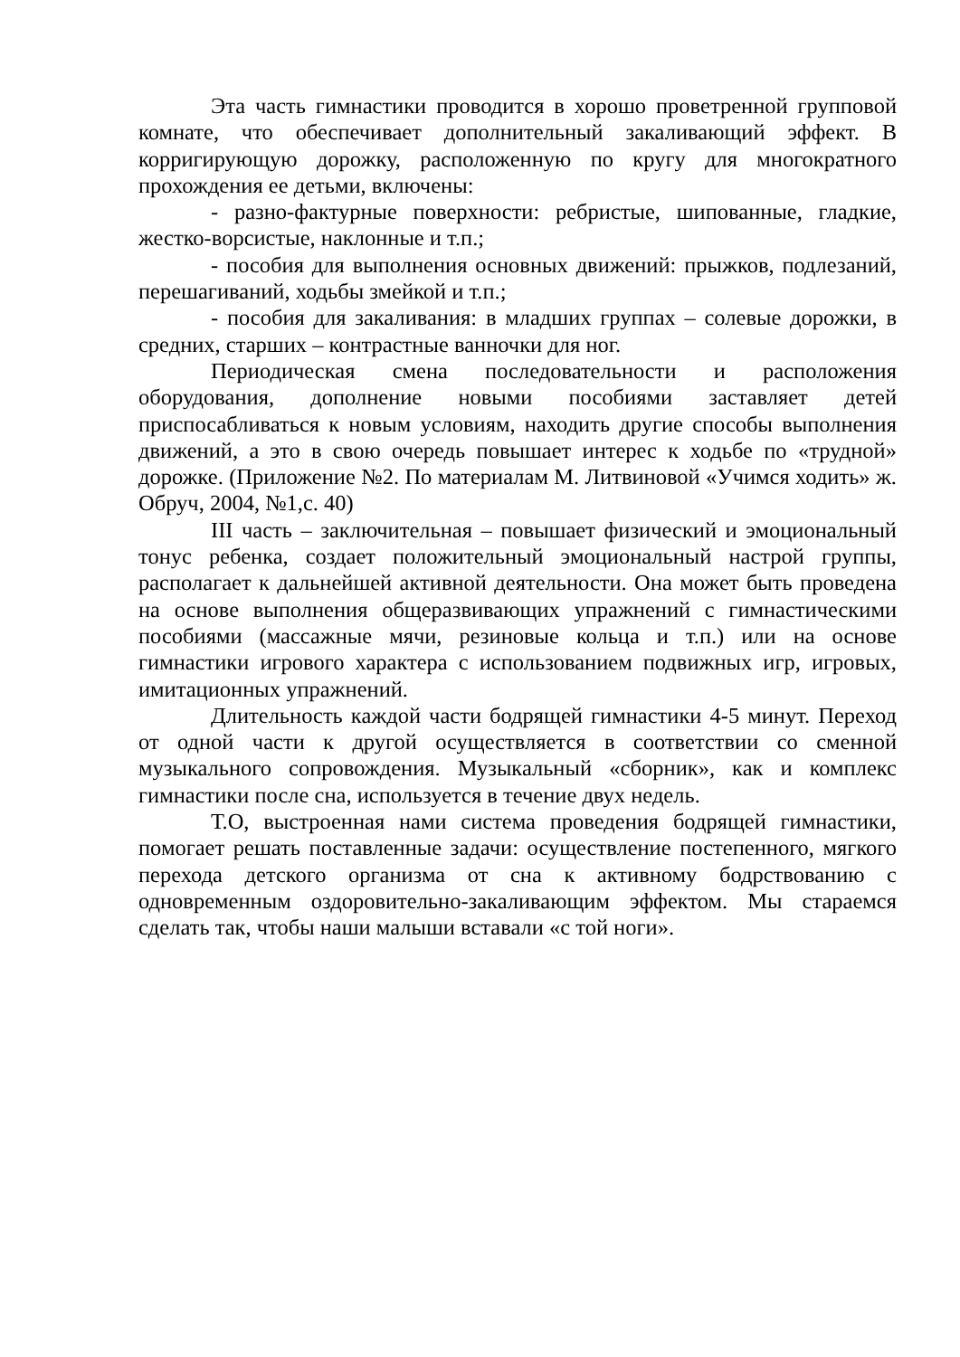Эта часть гимнастики проводится в хорошо проветренной групповой комнате, что обеспечивает дополнительный закаливающий эффект. В корригирующую дорожку, расположенную по кругу для многократного прохождения ее детьми, включены:
- разно-фактурные поверхности: ребристые, шипованные, гладкие, жестко-ворсистые, наклонные и т.п.;
- пособия для выполнения основных движений: прыжков, подлезаний, перешагиваний, ходьбы змейкой и т.п.;
- пособия для закаливания: в младших группах – солевые дорожки, в средних, старших – контрастные ванночки для ног.
Периодическая смена последовательности и расположения оборудования, дополнение новыми пособиями заставляет детей приспосабливаться к новым условиям, находить другие способы выполнения движений, а это в свою очередь повышает интерес к ходьбе по «трудной» дорожке. (Приложение №2. По материалам М. Литвиновой «Учимся ходить» ж. Обруч, 2004, №1,с. 40)
III часть – заключительная – повышает физический и эмоциональный тонус ребенка, создает положительный эмоциональный настрой группы, располагает к дальнейшей активной деятельности. Она может быть проведена на основе выполнения общеразвивающих упражнений с гимнастическими пособиями (массажные мячи, резиновые кольца и т.п.) или на основе гимнастики игрового характера с использованием подвижных игр, игровых, имитационных упражнений.
Длительность каждой части бодрящей гимнастики 4-5 минут. Переход от одной части к другой осуществляется в соответствии со сменной музыкального сопровождения. Музыкальный «сборник», как и комплекс гимнастики после сна, используется в течение двух недель.
Т.О, выстроенная нами система проведения бодрящей гимнастики, помогает решать поставленные задачи: осуществление постепенного, мягкого перехода детского организма от сна к активному бодрствованию с одновременным оздоровительно-закаливающим эффектом. Мы стараемся сделать так, чтобы наши малыши вставали «с той ноги».